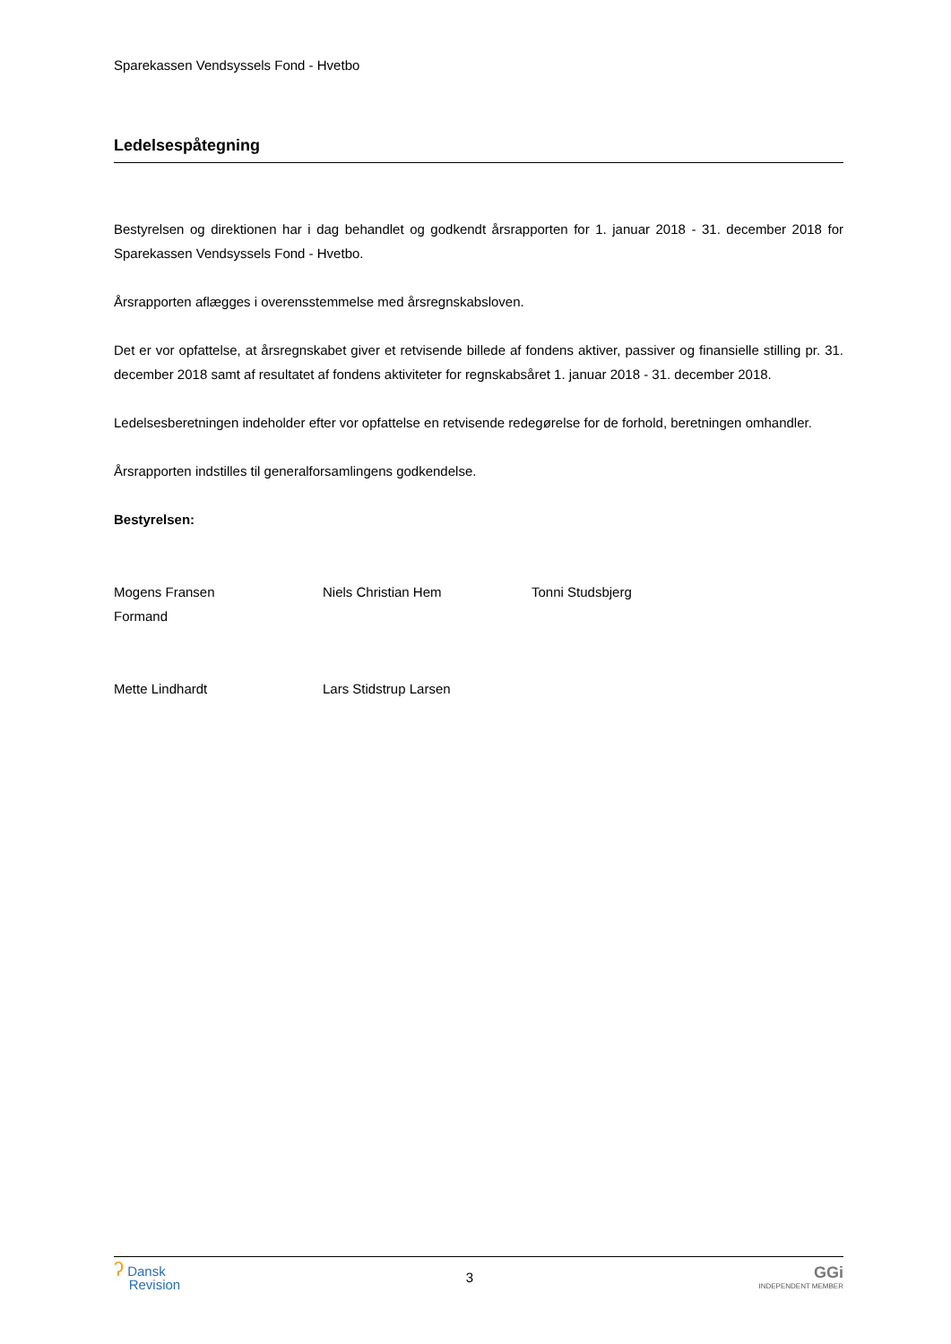Sparekassen Vendsyssels Fond - Hvetbo
Ledelsespåtegning
Bestyrelsen og direktionen har i dag behandlet og godkendt årsrapporten for 1. januar 2018 - 31. december 2018 for Sparekassen Vendsyssels Fond - Hvetbo.
Årsrapporten aflægges i overensstemmelse med årsregnskabsloven.
Det er vor opfattelse, at årsregnskabet giver et retvisende billede af fondens aktiver, passiver og finansielle stilling pr. 31. december 2018 samt af resultatet af fondens aktiviteter for regnskabsåret 1. januar 2018 - 31. december 2018.
Ledelsesberetningen indeholder efter vor opfattelse en retvisende redegørelse for de forhold, beretningen omhandler.
Årsrapporten indstilles til generalforsamlingens godkendelse.
Bestyrelsen:
Mogens Fransen
Formand
Niels Christian Hem Tonni Studsbjerg
Mette Lindhardt Lars Stidstrup Larsen
ʔ Dansk
Revision
3
GGi
INDEPENDENT MEMBER